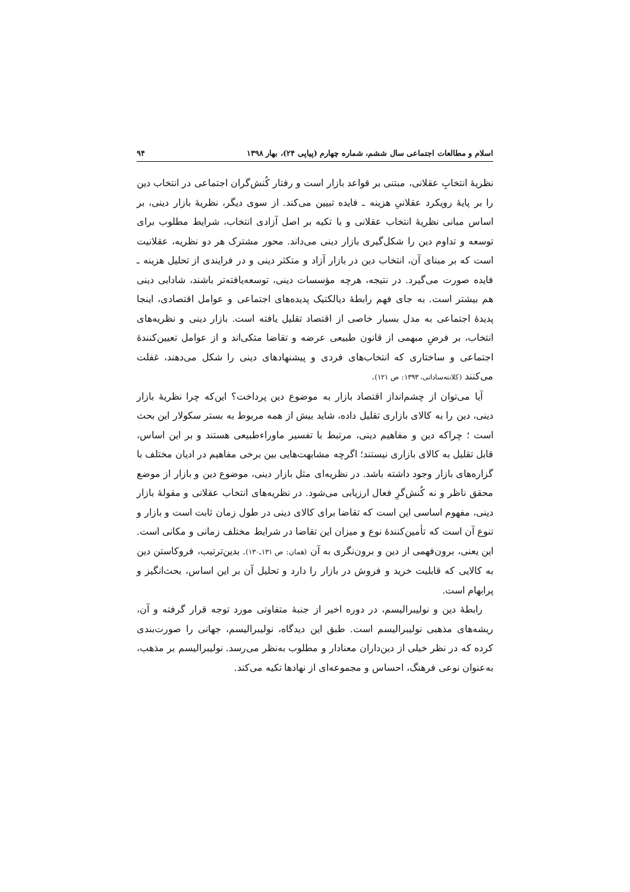اسلام و مطالعات اجتماعی سال ششم، شماره چهارم (پیاپی ۲۴)، بهار ۱۳۹۸ ۹۴
نظریهٔ انتخابِ عقلانی، مبتنی بر قواعد بازار است و رفتار کُنش‌گران اجتماعی در انتخاب دین را بر پایهٔ رویکرد عقلانیِ هزینه ـ فایده تبیین می‌کند. از سوی دیگر، نظریهٔ بازار دینی، بر اساس مبانی نظریهٔ انتخاب عقلانی و با تکیه بر اصل آزادی انتخاب، شرایط مطلوب برای توسعه و تداوم دین را شکل‌گیری بازار دینی می‌داند. محور مشترک هر دو نظریه، عقلانیت است که بر مبنای آن، انتخاب دین در بازار آزاد و متکثر دینی و در فرایندی از تحلیل هزینه ـ فایده صورت می‌گیرد. در نتیجه، هرچه مؤسسات دینی، توسعه‌یافته‌تر باشند، شادابی دینی هم بیشتر است. به جای فهم رابطهٔ دیالکتیک پدیده‌های اجتماعی و عوامل اقتصادی، اینجا پدیدهٔ اجتماعی به مدل بسیار خاصی از اقتصاد تقلیل یافته است. بازار دینی و نظریه‌های انتخاب، بر فرضِ مبهمی از قانون طبیعی عرضه و تقاضا متکی‌اند و از عوامل تعیین‌کنندهٔ اجتماعی و ساختاری که انتخاب‌های فردی و پیشنهادهای دینی را شکل می‌دهند، غفلت می‌کنند (کلانته‌ساداتی، ۱۳۹۳: ص ۱۲۱).
آیا می‌توان از چشم‌انداز اقتصاد بازار به موضوع دین پرداخت؟ این‌که چرا نظریهٔ بازار دینی، دین را به کالای بازاری تقلیل داده، شاید بیش از همه مربوط به بستر سکولار این بحث است ؛ چراکه دین و مفاهیم دینی، مرتبط با تفسیر ماوراءطبیعی هستند و بر این اساس، قابل تقلیل به کالای بازاری نیستند؛ اگرچه مشابهت‌هایی بین برخی مفاهیم در ادیان مختلف با گزاره‌های بازار وجود داشته باشد. در نظریه‌ای مثل بازار دینی، موضوع دین و بازار از موضع محقق ناظر و نه کُنش‌گرِ فعال ارزیابی می‌شود. در نظریه‌های انتخاب عقلانی و مقولهٔ بازار دینی، مفهوم اساسی این است که تقاضا برای کالای دینی در طول زمان ثابت است و بازار و تنوع آن است که تأمین‌کنندهٔ نوع و میزان این تقاضا در شرایط مختلف زمانی و مکانی است. این یعنی، برون‌فهمی از دین و برون‌نگری به آن (همان: ص ۱۳۱ـ۱۳۰). بدین‌ترتیب، فروکاستن دین به کالایی که قابلیت خرید و فروش در بازار را دارد و تحلیل آن بر این اساس، بحث‌انگیز و پرابهام است.
رابطهٔ دین و نولیبرالیسم، در دوره اخیر از جنبهٔ متفاوتی مورد توجه قرار گرفته و آن، ریشه‌های مذهبی نولیبرالیسم است. طبق این دیدگاه، نولیبرالیسم، جهانی را صورت‌بندی کرده که در نظر خیلی از دین‌داران معنادار و مطلوب به‌نظر می‌رسد. نولیبرالیسم بر مذهب، به‌عنوان نوعی فرهنگ، احساس و مجموعه‌ای از نهادها تکیه می‌کند.